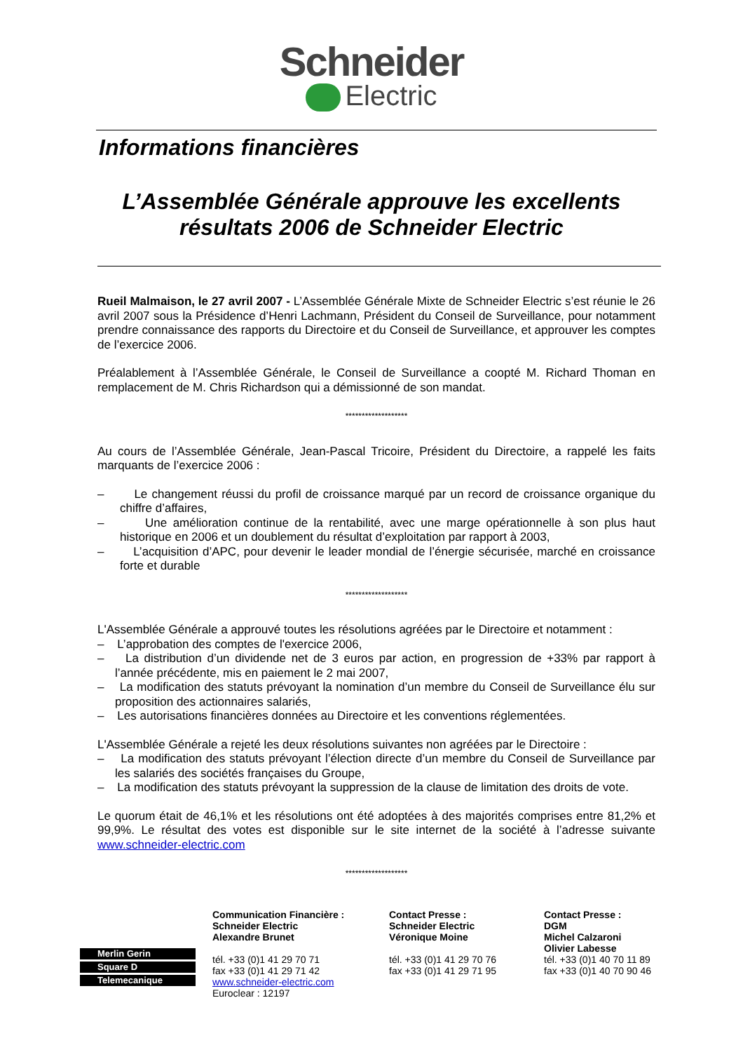Schneider
Electric
Informations financières
L’Assemblée Générale approuve les excellents
résultats 2006 de Schneider Electric
Rueil Malmaison, le 27 avril 2007 - L’Assemblée Générale Mixte de Schneider Electric s’est réunie le 26 avril 2007 sous la Présidence d’Henri Lachmann, Président du Conseil de Surveillance, pour notamment prendre connaissance des rapports du Directoire et du Conseil de Surveillance, et approuver les comptes de l’exercice 2006.
Préalablement à l’Assemblée Générale, le Conseil de Surveillance a coopté M. Richard Thoman en remplacement de M. Chris Richardson qui a démissionné de son mandat.
*******************
Au cours de l’Assemblée Générale, Jean-Pascal Tricoire, Président du Directoire, a rappelé les faits marquants de l’exercice 2006 :
– Le changement réussi du profil de croissance marqué par un record de croissance organique du chiffre d’affaires,
– Une amélioration continue de la rentabilité, avec une marge opérationnelle à son plus haut historique en 2006 et un doublement du résultat d’exploitation par rapport à 2003,
– L’acquisition d’APC, pour devenir le leader mondial de l’énergie sécurisée, marché en croissance forte et durable
*******************
L'Assemblée Générale a approuvé toutes les résolutions agréées par le Directoire et notamment :
– L’approbation des comptes de l'exercice 2006,
– La distribution d’un dividende net de 3 euros par action, en progression de +33% par rapport à l’année précédente, mis en paiement le 2 mai 2007,
– La modification des statuts prévoyant la nomination d’un membre du Conseil de Surveillance élu sur proposition des actionnaires salariés,
– Les autorisations financières données au Directoire et les conventions réglementées.
L'Assemblée Générale a rejeté les deux résolutions suivantes non agréées par le Directoire :
– La modification des statuts prévoyant l’élection directe d’un membre du Conseil de Surveillance par les salariés des sociétés françaises du Groupe,
– La modification des statuts prévoyant la suppression de la clause de limitation des droits de vote.
Le quorum était de 46,1% et les résolutions ont été adoptées à des majorités comprises entre 81,2% et 99,9%. Le résultat des votes est disponible sur le site internet de la société à l’adresse suivante www.schneider-electric.com
*******************
Merlin Gerin
Square D
Telemecanique
Communication Financière :
Schneider Electric
Alexandre Brunet
tél. +33 (0)1 41 29 70 71
fax +33 (0)1 41 29 71 42
www.schneider-electric.com
Euroclear : 12197
Contact Presse :
Schneider Electric
Véronique Moine
tél. +33 (0)1 41 29 70 76
fax +33 (0)1 41 29 71 95
Contact Presse :
DGM
Michel Calzaroni
Olivier Labesse
tél. +33 (0)1 40 70 11 89
fax +33 (0)1 40 70 90 46